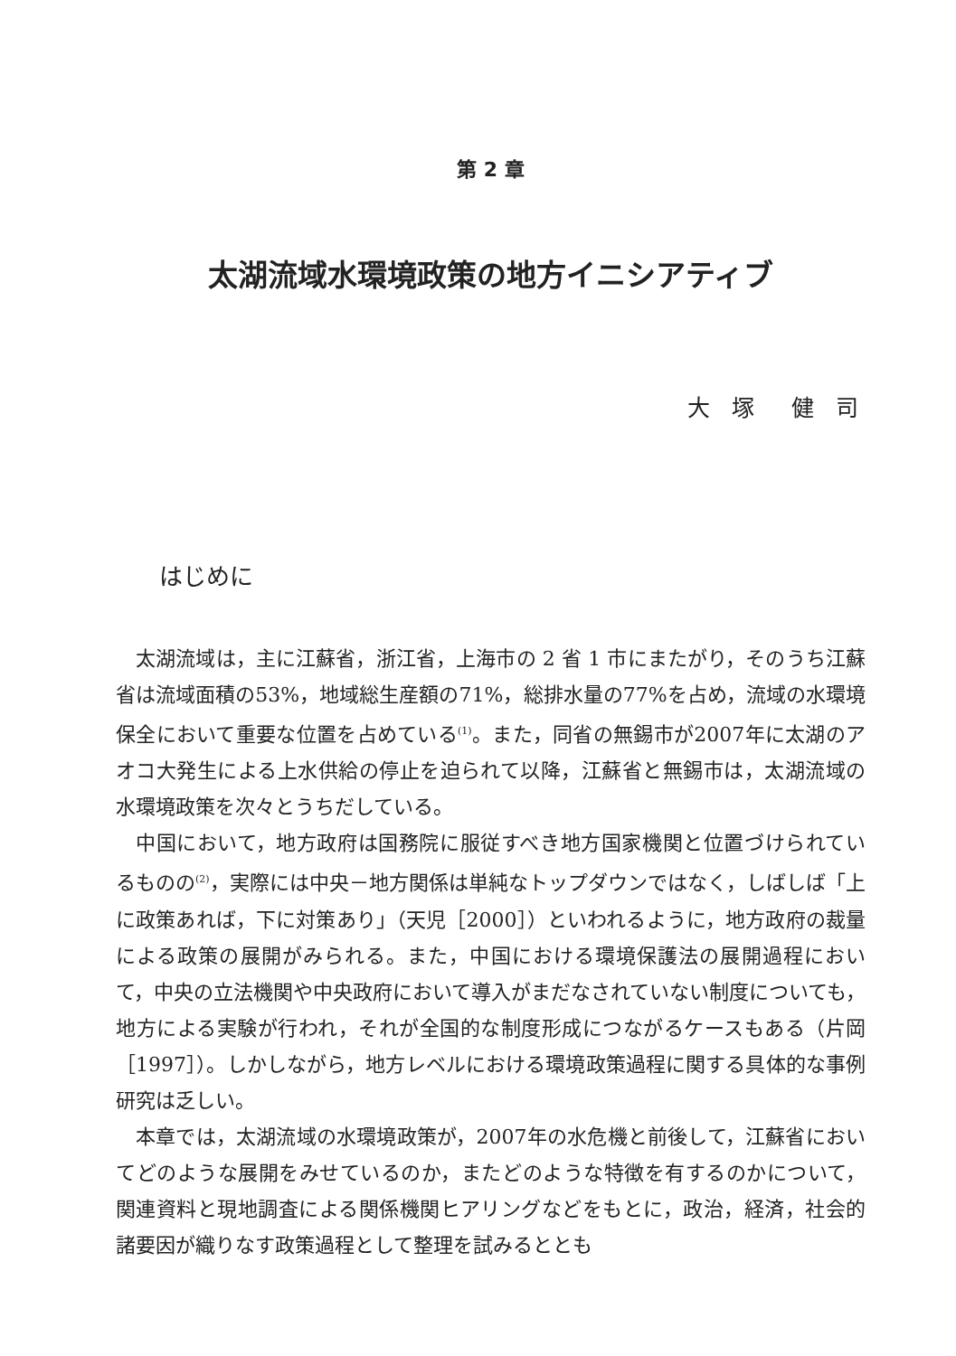第 2 章
太湖流域水環境政策の地方イニシアティブ
大 塚　健 司
はじめに
太湖流域は，主に江蘇省，浙江省，上海市の 2 省 1 市にまたがり，そのうち江蘇省は流域面積の53%，地域総生産額の71%，総排水量の77%を占め，流域の水環境保全において重要な位置を占めている<sup>(1)</sup>。また，同省の無錫市が2007年に太湖のアオコ大発生による上水供給の停止を迫られて以降，江蘇省と無錫市は，太湖流域の水環境政策を次々とうちだしている。
中国において，地方政府は国務院に服従すべき地方国家機関と位置づけられているものの<sup>(2)</sup>，実際には中央－地方関係は単純なトップダウンではなく，しばしば「上に政策あれば，下に対策あり」（天児［2000］）といわれるように，地方政府の裁量による政策の展開がみられる。また，中国における環境保護法の展開過程において，中央の立法機関や中央政府において導入がまだなされていない制度についても，地方による実験が行われ，それが全国的な制度形成につながるケースもある（片岡［1997］）。しかしながら，地方レベルにおける環境政策過程に関する具体的な事例研究は乏しい。
本章では，太湖流域の水環境政策が，2007年の水危機と前後して，江蘇省においてどのような展開をみせているのか，またどのような特徴を有するのかについて，関連資料と現地調査による関係機関ヒアリングなどをもとに，政治，経済，社会的諸要因が織りなす政策過程として整理を試みるととも